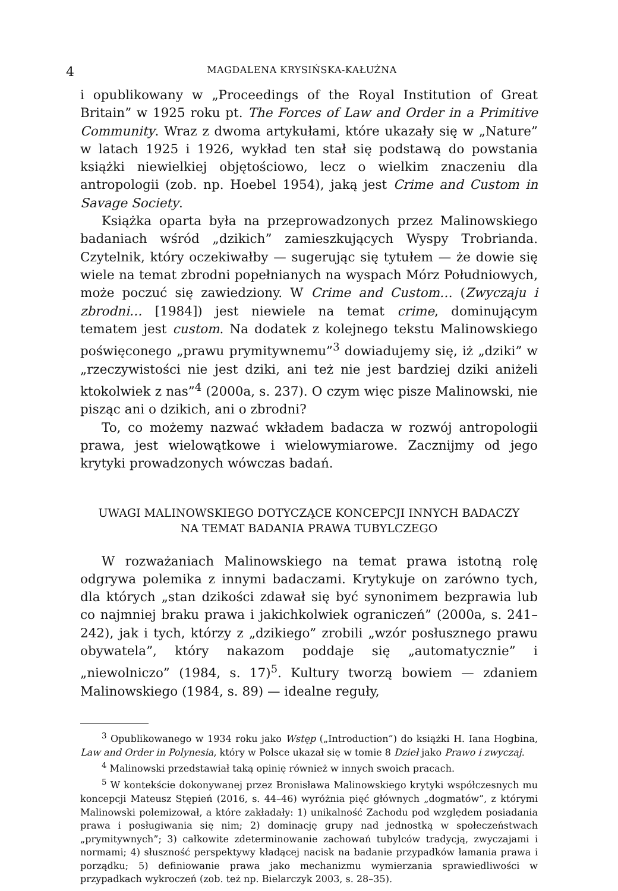4 MAGDALENA KRYSIŃSKA-KAŁUŻNA
i opublikowany w „Proceedings of the Royal Institution of Great Britain” w 1925 roku pt. The Forces of Law and Order in a Primitive Community. Wraz z dwoma artykułami, które ukazały się w „Nature” w latach 1925 i 1926, wykład ten stał się podstawą do powstania książki niewielkiej objętościowo, lecz o wielkim znaczeniu dla antropologii (zob. np. Hoebel 1954), jaką jest Crime and Custom in Savage Society.
Książka oparta była na przeprowadzonych przez Malinowskiego badaniach wśród „dzikich” zamieszkujących Wyspy Trobrianda. Czytelnik, który oczekiwałby — sugerując się tytułem — że dowie się wiele na temat zbrodni popełnianych na wyspach Mórz Południowych, może poczuć się zawiedziony. W Crime and Custom… (Zwyczaju i zbrodni… [1984]) jest niewiele na temat crime, dominującym tematem jest custom. Na dodatek z kolejnego tekstu Malinowskiego poświęconego „prawu prymitywnemu”<sup>3</sup> dowiadujemy się, iż „dziki” w „rzeczywistości nie jest dziki, ani też nie jest bardziej dziki aniżeli ktokolwiek z nas”<sup>4</sup> (2000a, s. 237). O czym więc pisze Malinowski, nie pisząc ani o dzikich, ani o zbrodni?
To, co możemy nazwać wkładem badacza w rozwój antropologii prawa, jest wielowątkowe i wielowymiarowe. Zacznijmy od jego krytyki prowadzonych wówczas badań.
UWAGI MALINOWSKIEGO DOTYCZĄCE KONCEPCJI INNYCH BADACZY
NA TEMAT BADANIA PRAWA TUBYLCZEGO
W rozważaniach Malinowskiego na temat prawa istotną rolę odgrywa polemika z innymi badaczami. Krytykuje on zarówno tych, dla których „stan dzikości zdawał się być synonimem bezprawia lub co najmniej braku prawa i jakichkolwiek ograniczeń” (2000a, s. 241–242), jak i tych, którzy z „dzikiego” zrobili „wzór posłusznego prawu obywatela”, który nakazom poddaje się „automatycznie” i „niewolniczo” (1984, s. 17)<sup>5</sup>. Kultury tworzą bowiem — zdaniem Malinowskiego (1984, s. 89) — idealne reguły,
<sup>3</sup> Opublikowanego w 1934 roku jako Wstęp („Introduction”) do książki H. Iana Hogbina, Law and Order in Polynesia, który w Polsce ukazał się w tomie 8 Dzieł jako Prawo i zwyczaj.
<sup>4</sup> Malinowski przedstawiał taką opinię również w innych swoich pracach.
<sup>5</sup> W kontekście dokonywanej przez Bronisława Malinowskiego krytyki współczesnych mu koncepcji Mateusz Stępień (2016, s. 44–46) wyróżnia pięć głównych „dogmatów”, z którymi Malinowski polemizował, a które zakładały: 1) unikalność Zachodu pod względem posiadania prawa i posługiwania się nim; 2) dominację grupy nad jednostką w społeczeństwach „prymitywnych”; 3) całkowite zdeterminowanie zachowań tubylców tradycją, zwyczajami i normami; 4) słuszność perspektywy kładącej nacisk na badanie przypadków łamania prawa i porządku; 5) definiowanie prawa jako mechanizmu wymierzania sprawiedliwości w przypadkach wykroczeń (zob. też np. Bielarczyk 2003, s. 28–35).